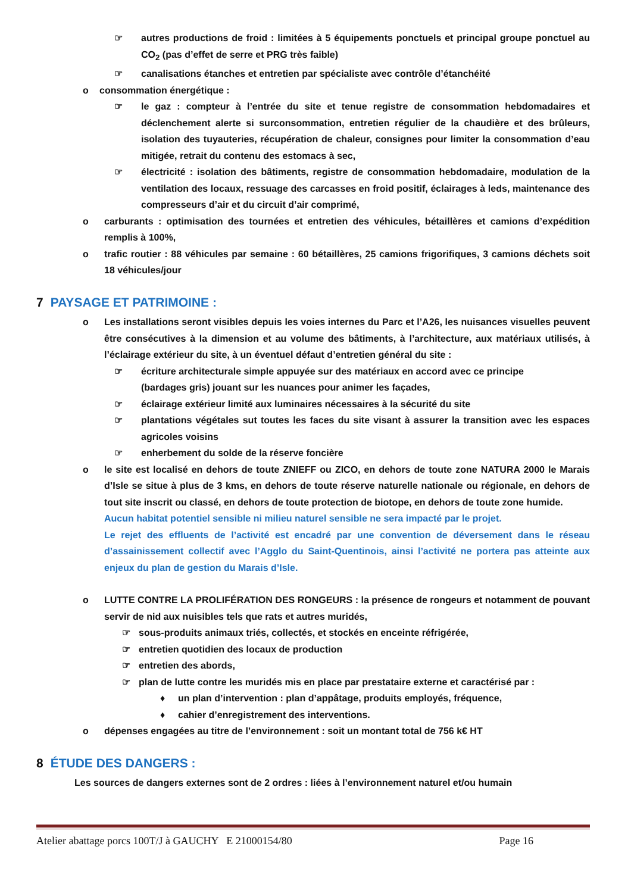☞ autres productions de froid : limitées à 5 équipements ponctuels et principal groupe ponctuel au CO<sub>2</sub> (pas d’effet de serre et PRG très faible)
☞ canalisations étanches et entretien par spécialiste avec contrôle d’étanchéité
o consommation énergétique :
☞ le gaz : compteur à l’entrée du site et tenue registre de consommation hebdomadaires et déclenchement alerte si surconsommation, entretien régulier de la chaudière et des brûleurs, isolation des tuyauteries, récupération de chaleur, consignes pour limiter la consommation d’eau mitigée, retrait du contenu des estomacs à sec,
☞ électricité : isolation des bâtiments, registre de consommation hebdomadaire, modulation de la ventilation des locaux, ressuage des carcasses en froid positif, éclairages à leds, maintenance des compresseurs d’air et du circuit d’air comprimé,
o carburants : optimisation des tournées et entretien des véhicules, bétaillères et camions d’expédition remplis à 100%,
o trafic routier : 88 véhicules par semaine : 60 bétaillères, 25 camions frigorifiques, 3 camions déchets soit 18 véhicules/jour
7 PAYSAGE ET PATRIMOINE :
o Les installations seront visibles depuis les voies internes du Parc et l’A26, les nuisances visuelles peuvent être consécutives à la dimension et au volume des bâtiments, à l’architecture, aux matériaux utilisés, à l’éclairage extérieur du site, à un éventuel défaut d’entretien général du site :
☞ écriture architecturale simple appuyée sur des matériaux en accord avec ce principe
(bardages gris) jouant sur les nuances pour animer les façades,
☞ éclairage extérieur limité aux luminaires nécessaires à la sécurité du site
☞ plantations végétales sut toutes les faces du site visant à assurer la transition avec les espaces agricoles voisins
☞ enherbement du solde de la réserve foncière
o le site est localisé en dehors de toute ZNIEFF ou ZICO, en dehors de toute zone NATURA 2000 le Marais d’Isle se situe à plus de 3 kms, en dehors de toute réserve naturelle nationale ou régionale, en dehors de tout site inscrit ou classé, en dehors de toute protection de biotope, en dehors de toute zone humide.
Aucun habitat potentiel sensible ni milieu naturel sensible ne sera impacté par le projet.
Le rejet des effluents de l’activité est encadré par une convention de déversement dans le réseau d’assainissement collectif avec l’Agglo du Saint-Quentinois, ainsi l’activité ne portera pas atteinte aux enjeux du plan de gestion du Marais d’Isle.
o LUTTE CONTRE LA PROLIFÉRATION DES RONGEURS : la présence de rongeurs et notamment de pouvant servir de nid aux nuisibles tels que rats et autres muridés,
☞ sous-produits animaux triés, collectés, et stockés en enceinte réfrigérée,
☞ entretien quotidien des locaux de production
☞ entretien des abords,
☞ plan de lutte contre les muridés mis en place par prestataire externe et caractérisé par :
♦ un plan d’intervention : plan d’appâtage, produits employés, fréquence,
♦ cahier d’enregistrement des interventions.
o dépenses engagées au titre de l’environnement : soit un montant total de 756 k€ HT
8 ÉTUDE DES DANGERS :
Les sources de dangers externes sont de 2 ordres : liées à l’environnement naturel et/ou humain
Atelier abattage porcs 100T/J à GAUCHY E 21000154/80 Page 16